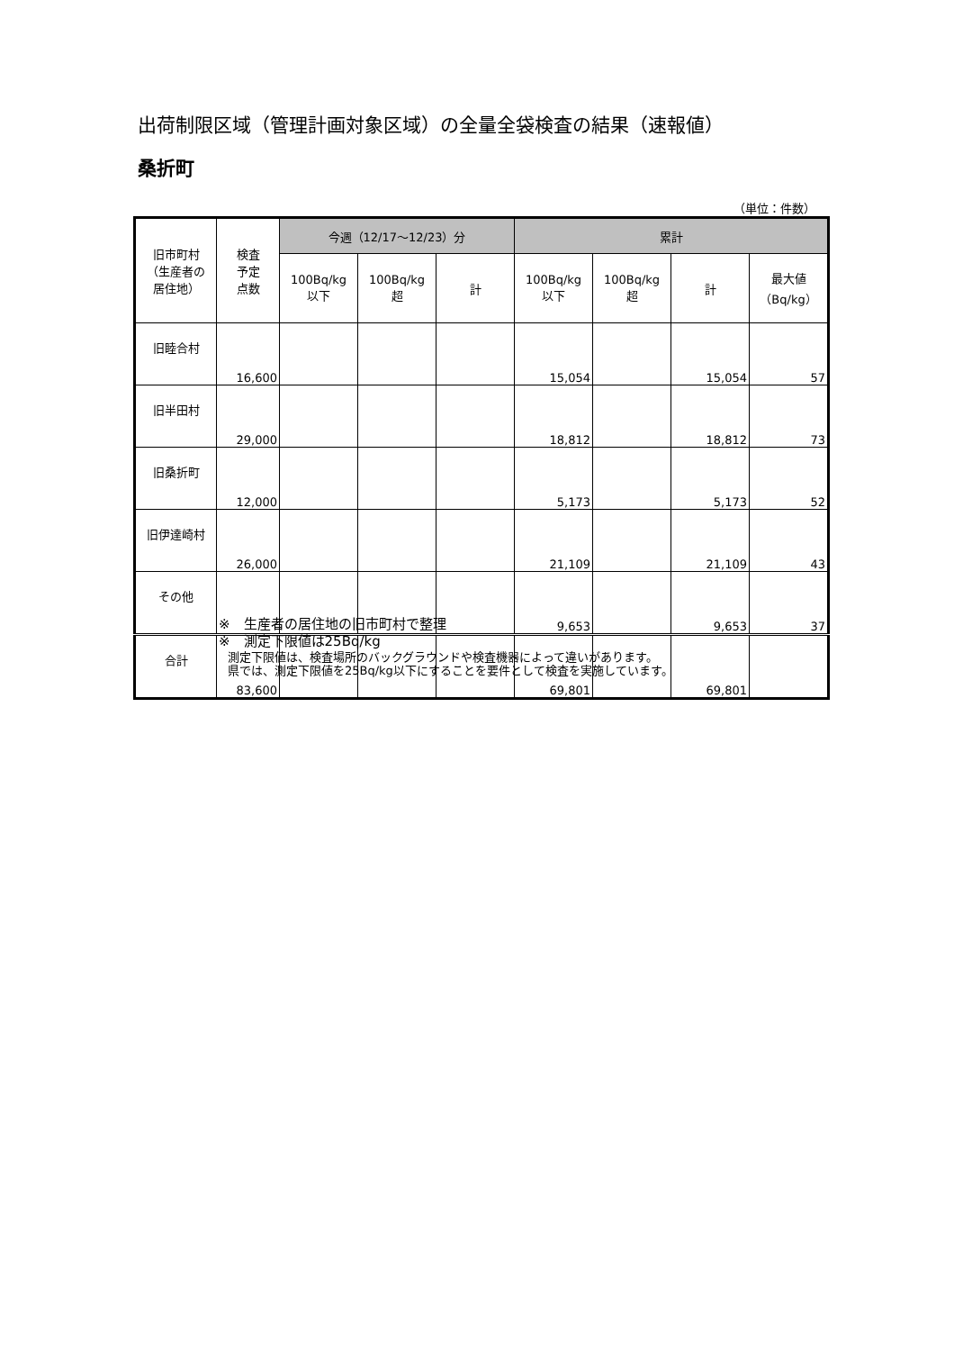出荷制限区域（管理計画対象区域）の全量全袋検査の結果（速報値）
桑折町
（単位：件数）
| 旧市町村 （生産者の 居住地） | 検査 予定 点数 | 今週（12/17～12/23）分 | | | 累計 | | | |
| --- | --- | --- | --- | --- | --- | --- | --- | --- |
| | | 100Bq/kg 以下 | 100Bq/kg 超 | 計 | 100Bq/kg 以下 | 100Bq/kg 超 | 計 | 最大値 （Bq/kg） |
| 旧睦合村 | 16,600 | | | | 15,054 | | 15,054 | 57 |
| 旧半田村 | 29,000 | | | | 18,812 | | 18,812 | 73 |
| 旧桑折町 | 12,000 | | | | 5,173 | | 5,173 | 52 |
| 旧伊達崎村 | 26,000 | | | | 21,109 | | 21,109 | 43 |
| その他 | | | | | 9,653 | | 9,653 | 37 |
| 合計 | 83,600 | | | | 69,801 | | 69,801 | |
※　生産者の居住地の旧市町村で整理
※　測定下限値は25Bq/kg
測定下限値は、検査場所のバックグラウンドや検査機器によって違いがあります。
県では、測定下限値を25Bq/kg以下にすることを要件として検査を実施しています。